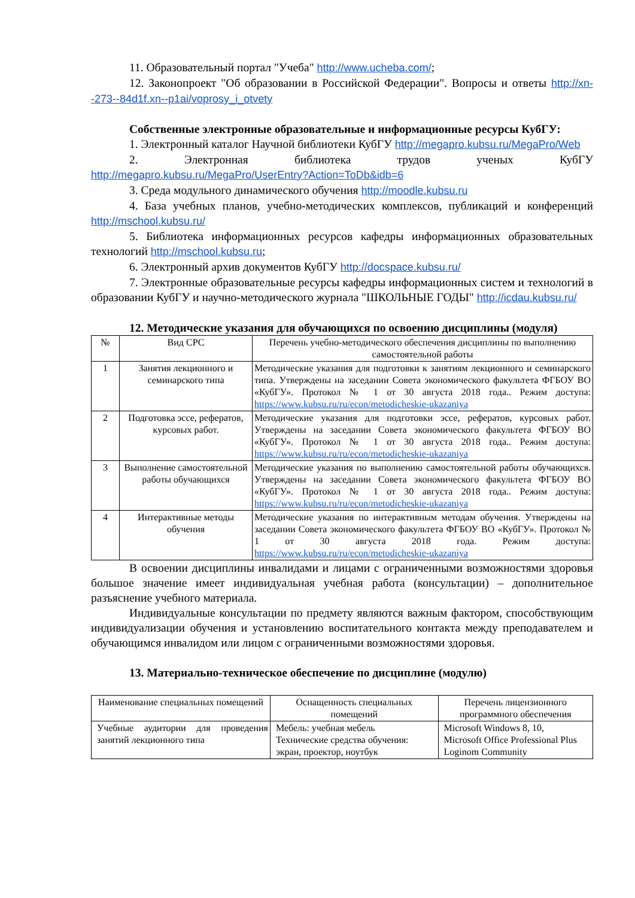11. Образовательный портал "Учеба" http://www.ucheba.com/;
12. Законопроект "Об образовании в Российской Федерации". Вопросы и ответы http://xn--273--84d1f.xn--p1ai/voprosy_i_otvety
Собственные электронные образовательные и информационные ресурсы КубГУ:
1. Электронный каталог Научной библиотеки КубГУ http://megapro.kubsu.ru/MegaPro/Web
2. Электронная библиотека трудов ученых КубГУ http://megapro.kubsu.ru/MegaPro/UserEntry?Action=ToDb&idb=6
3. Среда модульного динамического обучения http://moodle.kubsu.ru
4. База учебных планов, учебно-методических комплексов, публикаций и конференций http://mschool.kubsu.ru/
5. Библиотека информационных ресурсов кафедры информационных образовательных технологий http://mschool.kubsu.ru;
6. Электронный архив документов КубГУ http://docspace.kubsu.ru/
7. Электронные образовательные ресурсы кафедры информационных систем и технологий в образовании КубГУ и научно-методического журнала "ШКОЛЬНЫЕ ГОДЫ" http://icdau.kubsu.ru/
12. Методические указания для обучающихся по освоению дисциплины (модуля)
| № | Вид СРС | Перечень учебно-методического обеспечения дисциплины по выполнению самостоятельной работы |
| --- | --- | --- |
| 1 | Занятия лекционного и семинарского типа | Методические указания для подготовки к занятиям лекционного и семинарского типа. Утверждены на заседании Совета экономического факультета ФГБОУ ВО «КубГУ». Протокол № 1 от 30 августа 2018 года.. Режим доступа: https://www.kubsu.ru/ru/econ/metodicheskie-ukazaniya |
| 2 | Подготовка эссе, рефератов, курсовых работ. | Методические указания для подготовки эссе, рефератов, курсовых работ. Утверждены на заседании Совета экономического факультета ФГБОУ ВО «КубГУ». Протокол № 1 от 30 августа 2018 года.. Режим доступа: https://www.kubsu.ru/ru/econ/metodicheskie-ukazaniya |
| 3 | Выполнение самостоятельной работы обучающихся | Методические указания по выполнению самостоятельной работы обучающихся. Утверждены на заседании Совета экономического факультета ФГБОУ ВО «КубГУ». Протокол № 1 от 30 августа 2018 года.. Режим доступа: https://www.kubsu.ru/ru/econ/metodicheskie-ukazaniya |
| 4 | Интерактивные методы обучения | Методические указания по интерактивным методам обучения. Утверждены на заседании Совета экономического факультета ФГБОУ ВО «КубГУ». Протокол № 1 от 30 августа 2018 года. Режим доступа: https://www.kubsu.ru/ru/econ/metodicheskie-ukazaniya |
В освоении дисциплины инвалидами и лицами с ограниченными возможностями здоровья большое значение имеет индивидуальная учебная работа (консультации) – дополнительное разъяснение учебного материала.
Индивидуальные консультации по предмету являются важным фактором, способствующим индивидуализации обучения и установлению воспитательного контакта между преподавателем и обучающимся инвалидом или лицом с ограниченными возможностями здоровья.
13. Материально-техническое обеспечение по дисциплине (модулю)
| Наименование специальных помещений | Оснащенность специальных помещений | Перечень лицензионного программного обеспечения |
| --- | --- | --- |
| Учебные аудитории для проведения занятий лекционного типа | Мебель: учебная мебель Технические средства обучения: экран, проектор, ноутбук | Microsoft Windows 8, 10, Microsoft Office Professional Plus Loginom Community |